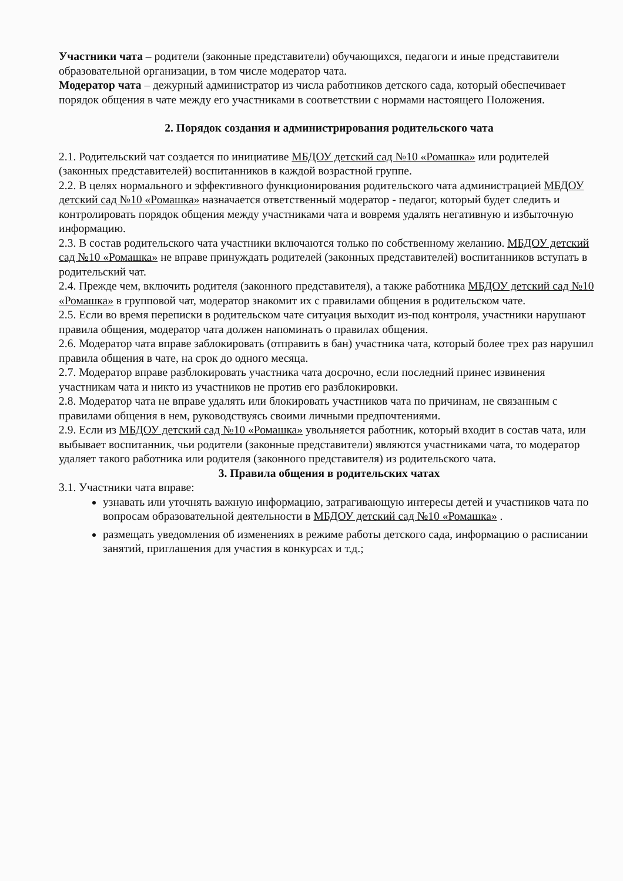Участники чата – родители (законные представители) обучающихся, педагоги и иные представители образовательной организации, в том числе модератор чата.
Модератор чата – дежурный администратор из числа работников детского сада, который обеспечивает порядок общения в чате между его участниками в соответствии с нормами настоящего Положения.
2. Порядок создания и администрирования родительского чата
2.1. Родительский чат создается по инициативе МБДОУ детский сад №10 «Ромашка» или родителей (законных представителей) воспитанников в каждой возрастной группе.
2.2. В целях нормального и эффективного функционирования родительского чата администрацией МБДОУ детский сад №10 «Ромашка» назначается ответственный модератор - педагог, который будет следить и контролировать порядок общения между участниками чата и вовремя удалять негативную и избыточную информацию.
2.3. В состав родительского чата участники включаются только по собственному желанию. МБДОУ детский сад №10 «Ромашка» не вправе принуждать родителей (законных представителей) воспитанников вступать в родительский чат.
2.4. Прежде чем, включить родителя (законного представителя), а также работника МБДОУ детский сад №10 «Ромашка» в групповой чат, модератор знакомит их с правилами общения в родительском чате.
2.5. Если во время переписки в родительском чате ситуация выходит из-под контроля, участники нарушают правила общения, модератор чата должен напоминать о правилах общения.
2.6. Модератор чата вправе заблокировать (отправить в бан) участника чата, который более трех раз нарушил правила общения в чате, на срок до одного месяца.
2.7. Модератор вправе разблокировать участника чата досрочно, если последний принес извинения участникам чата и никто из участников не против его разблокировки.
2.8. Модератор чата не вправе удалять или блокировать участников чата по причинам, не связанным с правилами общения в нем, руководствуясь своими личными предпочтениями.
2.9. Если из МБДОУ детский сад №10 «Ромашка» увольняется работник, который входит в состав чата, или выбывает воспитанник, чьи родители (законные представители) являются участниками чата, то модератор удаляет такого работника или родителя (законного представителя) из родительского чата.
3. Правила общения в родительских чатах
3.1. Участники чата вправе:
узнавать или уточнять важную информацию, затрагивающую интересы детей и участников чата по вопросам образовательной деятельности в МБДОУ детский сад №10 «Ромашка» .
размещать уведомления об изменениях в режиме работы детского сада, информацию о расписании занятий, приглашения для участия в конкурсах и т.д.;